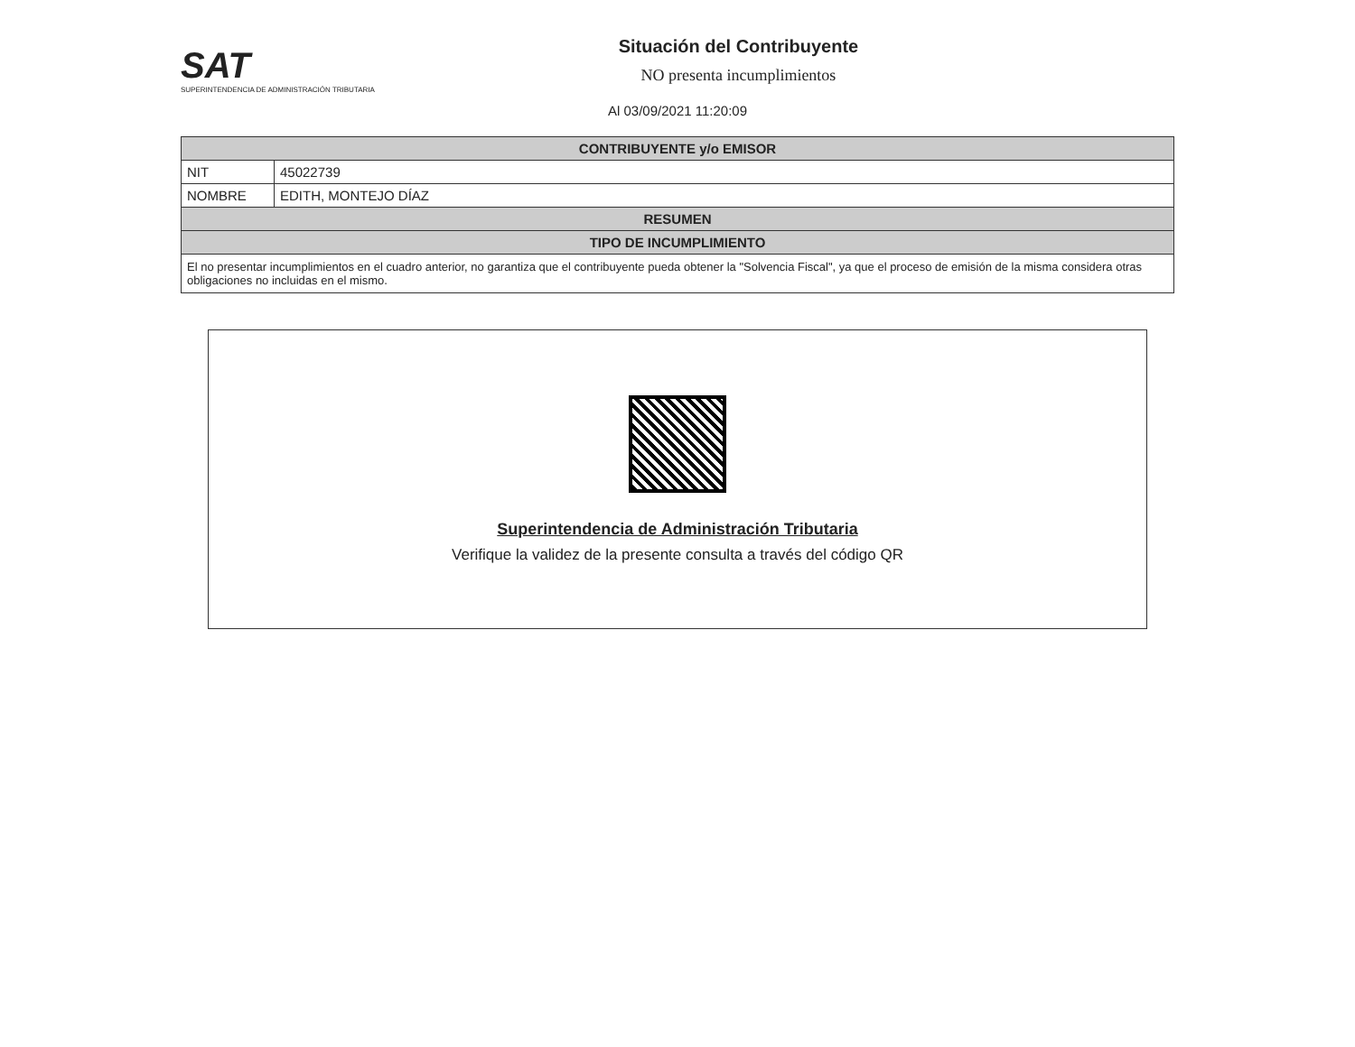SAT
SUPERINTENDENCIA DE ADMINISTRACIÓN TRIBUTARIA
Situación del Contribuyente
NO presenta incumplimientos
Al 03/09/2021 11:20:09
| CONTRIBUYENTE y/o EMISOR | |
| --- | --- |
| NIT | 45022739 |
| NOMBRE | EDITH, MONTEJO DÍAZ |
| RESUMEN | |
| TIPO DE INCUMPLIMIENTO | |
El no presentar incumplimientos en el cuadro anterior, no garantiza que el contribuyente pueda obtener la "Solvencia Fiscal", ya que el proceso de emisión de la misma considera otras obligaciones no incluidas en el mismo.
Superintendencia de Administración Tributaria
Verifique la validez de la presente consulta a través del código QR